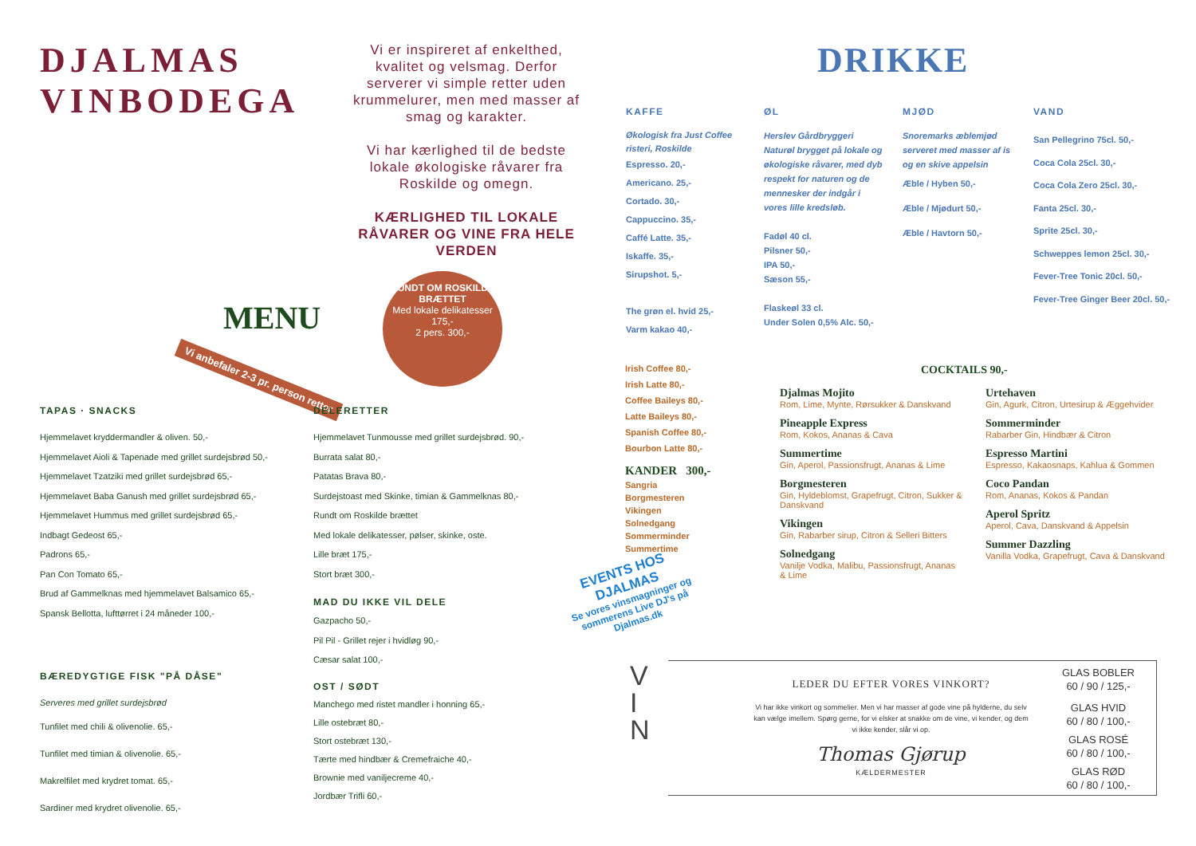DJALMAS VINBODEGA
MENU
Vi er inspireret af enkelthed, kvalitet og velsmag. Derfor serverer vi simple retter uden krummelurer, men med masser af smag og karakter.
Vi har kærlighed til de bedste lokale økologiske råvarer fra Roskilde og omegn.
KÆRLIGHED TIL LOKALE RÅVARER OG VINE FRA HELE VERDEN
RUNDT OM ROSKILDE BRÆTTET
Med lokale delikatesser
175,-
2 pers. 300,-
Vi anbefaler 2-3 pr. person retter
TAPAS · SNACKS
Hjemmelavet kryddermandler & oliven. 50,-
Hjemmelavet Aioli & Tapenade med grillet surdejsbrød 50,-
Hjemmelavet Tzatziki med grillet surdejsbrød 65,-
Hjemmelavet Baba Ganush med grillet surdejsbrød 65,-
Hjemmelavet Hummus med grillet surdejsbrød 65,-
Indbagt Gedeost 65,-
Padrons 65,-
Pan Con Tomato 65,-
Brud af Gammelknas med hjemmelavet Balsamico 65,-
Spansk Bellotta, lufttørret i 24 måneder 100,-
BÆREDYGTIGE FISK "PÅ DÅSE"
Serveres med grillet surdejsbrød
Tunfilet med chili & olivenolie. 65,-
Tunfilet med timian & olivenolie. 65,-
Makrelfilet med krydret tomat. 65,-
Sardiner med krydret olivenolie. 65,-
DELERETTER
Hjemmelavet Tunmousse med grillet surdejsbrød. 90,-
Burrata salat 80,-
Patatas Brava 80,-
Surdejstoast med Skinke, timian & Gammelknas 80,-
Rundt om Roskilde brættet
Med lokale delikatesser, pølser, skinke, oste.
Lille bræt 175,-
Stort bræt 300,-
MAD DU IKKE VIL DELE
Gazpacho 50,-
Pil Pil - Grillet rejer i hvidløg 90,-
Cæsar salat 100,-
OST / SØDT
Manchego med ristet mandler i honning 65,-
Lille ostebræt 80,-
Stort ostebræt 130,-
Tærte med hindbær & Cremefraiche 40,-
Brownie med vaniljecreme 40,-
Jordbær Trifli 60,-
EVENTS HOS DJALMAS
Se vores vinsmagninger og sommerens Live DJ's på Djalmas.dk
DRIKKE
KAFFE
Økologisk fra Just Coffee risteri, Roskilde
Espresso. 20,-
Americano. 25,-
Cortado. 30,-
Cappuccino. 35,-
Caffé Latte. 35,-
Iskaffe. 35,-
Sirupshot. 5,-
The grøn el. hvid 25,-
Varm kakao 40,-
ØL
Herslev Gårdbryggeri Naturøl brygget på lokale og økologiske råvarer, med dyb respekt for naturen og de mennesker der indgår i vores lille kredsløb.
Fadøl 40 cl.
Pilsner 50,-
IPA 50,-
Sæson 55,-
Flaskeøl 33 cl.
Under Solen 0,5% Alc. 50,-
MJØD
Snoremarks æblemjød serveret med masser af is og en skive appelsin
Æble / Hyben 50,-
Æble / Mjødurt 50,-
Æble / Havtorn 50,-
VAND
San Pellegrino 75cl. 50,-
Coca Cola 25cl. 30,-
Coca Cola Zero 25cl. 30,-
Fanta 25cl. 30,-
Sprite 25cl. 30,-
Schweppes lemon 25cl. 30,-
Fever-Tree Tonic 20cl. 50,-
Fever-Tree Ginger Beer 20cl. 50,-
Irish Coffee 80,-
Irish Latte 80,-
Coffee Baileys 80,-
Latte Baileys 80,-
Spanish Coffee 80,-
Bourbon Latte 80,-
KANDER 300,-
Sangria
Borgmesteren
Vikingen
Solnedgang
Sommerminder
Summertime
COCKTAILS 90,-
Djalmas Mojito
Rom, Lime, Mynte, Rørsukker & Danskvand
Pineapple Express
Rom, Kokos, Ananas & Cava
Summertime
Gin, Aperol, Passionsfrugt, Ananas & Lime
Borgmesteren
Gin, Hyldeblomst, Grapefrugt, Citron, Sukker & Danskvand
Vikingen
Gin, Rabarber sirup, Citron & Selleri Bitters
Solnedgang
Vanilje Vodka, Malibu, Passionsfrugt, Ananas & Lime
Urtehaven
Gin, Agurk, Citron, Urtesirup & Æggehvider
Sommerminder
Rabarber Gin, Hindbær & Citron
Espresso Martini
Espresso, Kakaosnaps, Kahlua & Gommen
Coco Pandan
Rom, Ananas, Kokos & Pandan
Aperol Spritz
Aperol, Cava, Danskvand & Appelsin
Summer Dazzling
Vanilla Vodka, Grapefrugt, Cava & Danskvand
V
I
N
LEDER DU EFTER VORES VINKORT?
Vi har ikke vinkort og sommelier. Men vi har masser af gode vine på hylderne, du selv kan vælge imellem. Spørg gerne, for vi elsker at snakke om de vine, vi kender, og dem vi ikke kender, slår vi op.
Thomas Gjørup
KÆLDERMESTER
GLAS BOBLER
60 / 90 / 125,-
GLAS HVID
60 / 80 / 100,-
GLAS ROSÉ
60 / 80 / 100,-
GLAS RØD
60 / 80 / 100,-